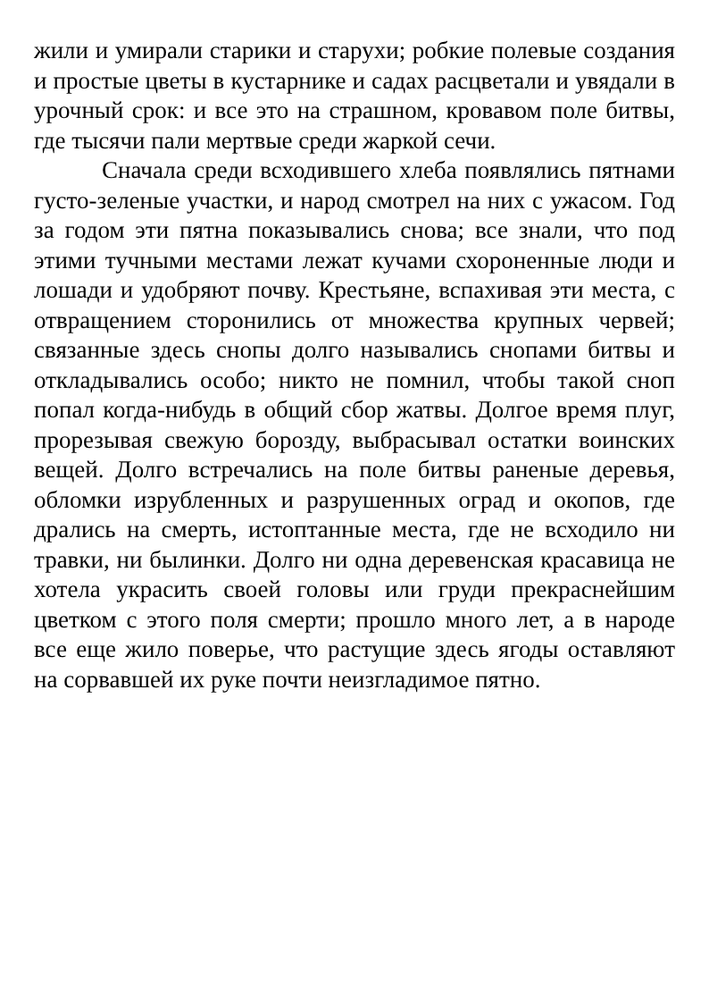жили и умирали старики и старухи; робкие полевые создания и простые цветы в кустарнике и садах расцветали и увядали в урочный срок: и все это на страшном, кровавом поле битвы, где тысячи пали мертвые среди жаркой сечи.
Сначала среди всходившего хлеба появлялись пятнами густо-зеленые участки, и народ смотрел на них с ужасом. Год за годом эти пятна показывались снова; все знали, что под этими тучными местами лежат кучами схороненные люди и лошади и удобряют почву. Крестьяне, вспахивая эти места, с отвращением сторонились от множества крупных червей; связанные здесь снопы долго назывались снопами битвы и откладывались особо; никто не помнил, чтобы такой сноп попал когда-нибудь в общий сбор жатвы. Долгое время плуг, прорезывая свежую борозду, выбрасывал остатки воинских вещей. Долго встречались на поле битвы раненые деревья, обломки изрубленных и разрушенных оград и окопов, где дрались на смерть, истоптанные места, где не всходило ни травки, ни былинки. Долго ни одна деревенская красавица не хотела украсить своей головы или груди прекраснейшим цветком с этого поля смерти; прошло много лет, а в народе все еще жило поверье, что растущие здесь ягоды оставляют на сорвавшей их руке почти неизгладимое пятно.